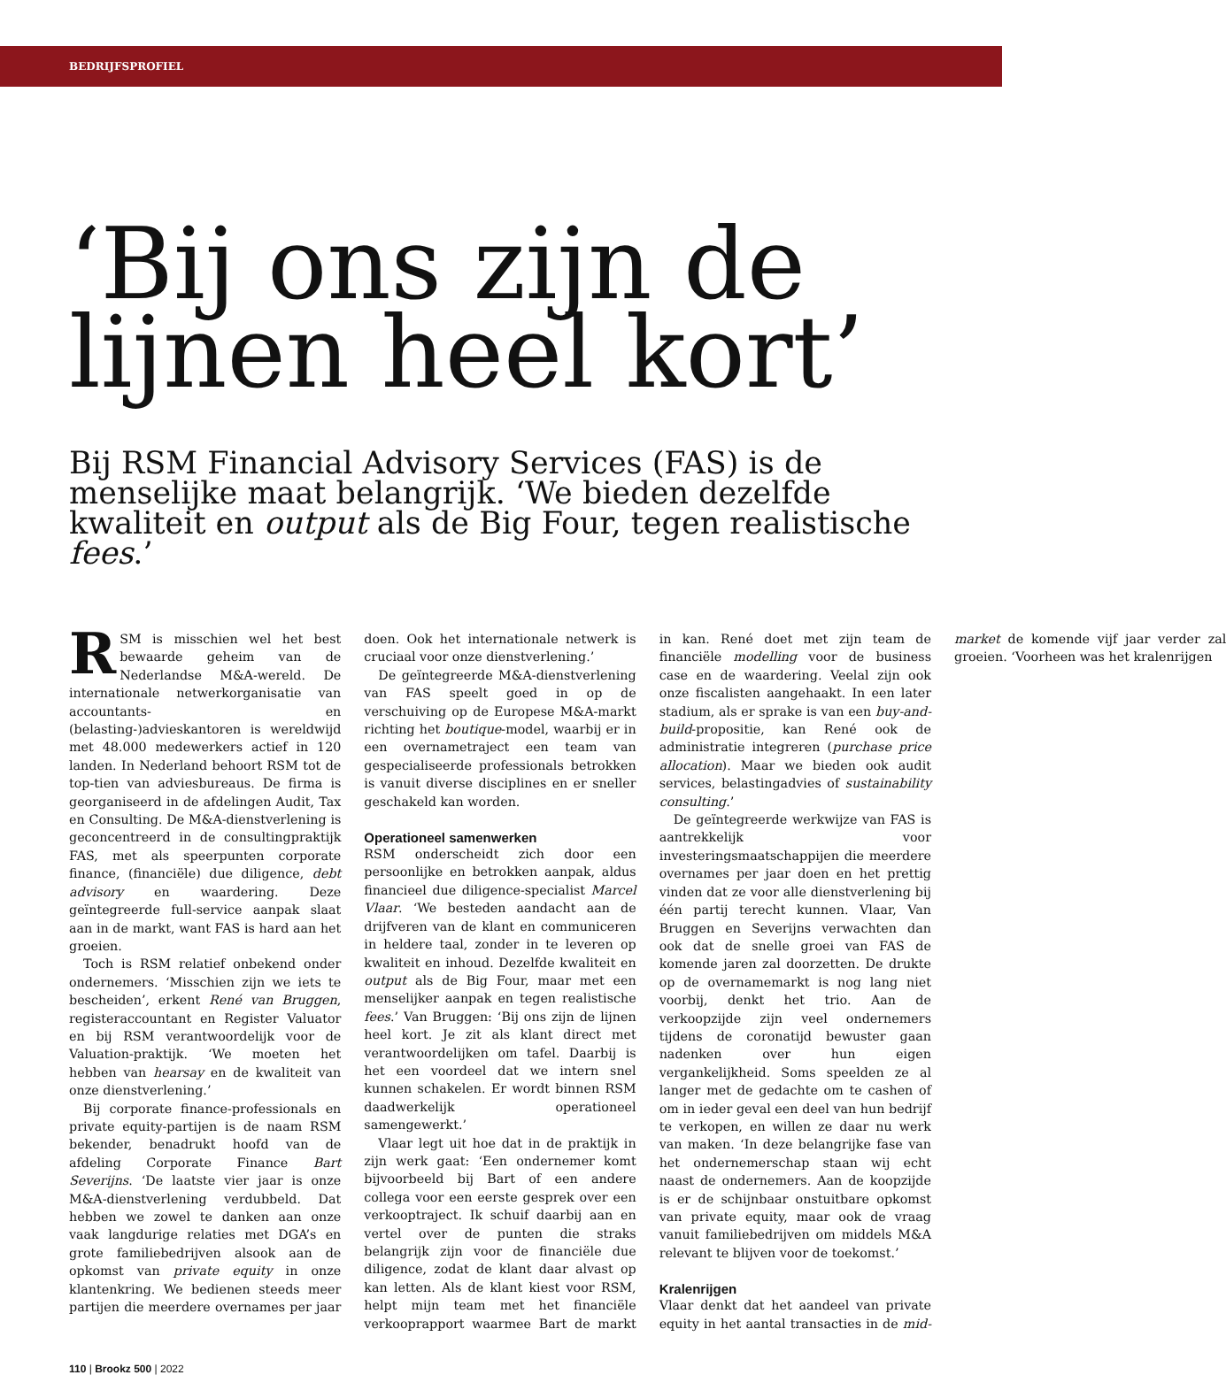BEDRIJFSPROFIEL
‘Bij ons zijn de lijnen heel kort’
Bij RSM Financial Advisory Services (FAS) is de menselijke maat belangrijk. ‘We bieden dezelfde kwaliteit en output als de Big Four, tegen realistische fees.’
RSM is misschien wel het best bewaarde geheim van de Nederlandse M&A-wereld. De internationale netwerkorganisatie van accountants- en (belasting-)advieskantoren is wereldwijd met 48.000 medewerkers actief in 120 landen. In Nederland behoort RSM tot de top-tien van adviesbureaus. De firma is georganiseerd in de afdelingen Audit, Tax en Consulting. De M&A-dienstverlening is geconcentreerd in de consultingpraktijk FAS, met als speerpunten corporate finance, (financiële) due diligence, debt advisory en waardering. Deze geïntegreerde full-service aanpak slaat aan in de markt, want FAS is hard aan het groeien.
Toch is RSM relatief onbekend onder ondernemers. ‘Misschien zijn we iets te bescheiden’, erkent René van Bruggen, registeraccountant en Register Valuator en bij RSM verantwoordelijk voor de Valuation-praktijk. ‘We moeten het hebben van hearsay en de kwaliteit van onze dienstverlening.’
Bij corporate finance-professionals en private equity-partijen is de naam RSM bekender, benadrukt hoofd van de afdeling Corporate Finance Bart Severijns. ‘De laatste vier jaar is onze M&A-dienstverlening verdubbeld. Dat hebben we zowel te danken aan onze vaak langdurige relaties met DGA’s en grote familiebedrijven alsook aan de opkomst van private equity in onze klantenkring. We bedienen steeds meer partijen die meerdere overnames per jaar doen. Ook het internationale netwerk is cruciaal voor onze dienstverlening.’
De geïntegreerde M&A-dienstverlening van FAS speelt goed in op de verschuiving op de Europese M&A-markt richting het boutique-model, waarbij er in een overnametraject een team van gespecialiseerde professionals betrokken is vanuit diverse disciplines en er sneller geschakeld kan worden.
Operationeel samenwerken
RSM onderscheidt zich door een persoonlijke en betrokken aanpak, aldus financieel due diligence-specialist Marcel Vlaar. ‘We besteden aandacht aan de drijfveren van de klant en communiceren in heldere taal, zonder in te leveren op kwaliteit en inhoud. Dezelfde kwaliteit en output als de Big Four, maar met een menselijker aanpak en tegen realistische fees.’ Van Bruggen: ‘Bij ons zijn de lijnen heel kort. Je zit als klant direct met verantwoordelijken om tafel. Daarbij is het een voordeel dat we intern snel kunnen schakelen. Er wordt binnen RSM daadwerkelijk operationeel samengewerkt.’
Vlaar legt uit hoe dat in de praktijk in zijn werk gaat: ‘Een ondernemer komt bijvoorbeeld bij Bart of een andere collega voor een eerste gesprek over een verkooptraject. Ik schuif daarbij aan en vertel over de punten die straks belangrijk zijn voor de financiële due diligence, zodat de klant daar alvast op kan letten. Als de klant kiest voor RSM, helpt mijn team met het financiële verkooprapport waarmee Bart de markt in kan. René doet met zijn team de financiële modelling voor de business case en de waardering. Veelal zijn ook onze fiscalisten aangehaakt. In een later stadium, als er sprake is van een buy-and-build-propositie, kan René ook de administratie integreren (purchase price allocation). Maar we bieden ook audit services, belastingadvies of sustainability consulting.’
De geïntegreerde werkwijze van FAS is aantrekkelijk voor investeringsmaatschappijen die meerdere overnames per jaar doen en het prettig vinden dat ze voor alle dienstverlening bij één partij terecht kunnen. Vlaar, Van Bruggen en Severijns verwachten dan ook dat de snelle groei van FAS de komende jaren zal doorzetten. De drukte op de overnamemarkt is nog lang niet voorbij, denkt het trio. Aan de verkoopzijde zijn veel ondernemers tijdens de coronatijd bewuster gaan nadenken over hun eigen vergankelijkheid. Soms speelden ze al langer met de gedachte om te cashen of om in ieder geval een deel van hun bedrijf te verkopen, en willen ze daar nu werk van maken. ‘In deze belangrijke fase van het ondernemerschap staan wij echt naast de ondernemers. Aan de koopzijde is er de schijnbaar onstuitbare opkomst van private equity, maar ook de vraag vanuit familiebedrijven om middels M&A relevant te blijven voor de toekomst.’
Kralenrijgen
Vlaar denkt dat het aandeel van private equity in het aantal transacties in de mid-market de komende vijf jaar verder zal groeien. ‘Voorheen was het kralenrijgen
110 | Brookz 500 | 2022